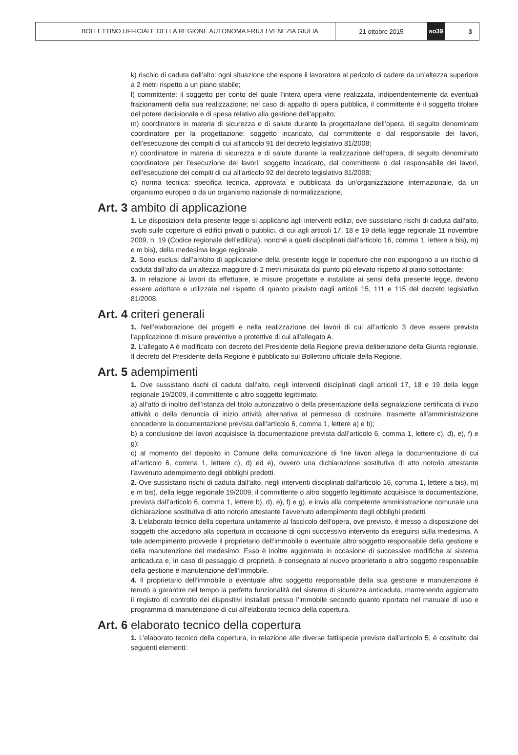BOLLETTINO UFFICIALE DELLA REGIONE AUTONOMA FRIULI VENEZIA GIULIA
21 ottobre 2015
so39
3
k) rischio di caduta dall’alto: ogni situazione che espone il lavoratore al pericolo di cadere da un’altezza superiore a 2 metri rispetto a un piano stabile;
l) committente: il soggetto per conto del quale l’intera opera viene realizzata, indipendentemente da eventuali frazionamenti della sua realizzazione; nel caso di appalto di opera pubblica, il committente è il soggetto titolare del potere decisionale e di spesa relativo alla gestione dell’appalto;
m) coordinatore in materia di sicurezza e di salute durante la progettazione dell’opera, di seguito denominato coordinatore per la progettazione: soggetto incaricato, dal committente o dal responsabile dei lavori, dell’esecuzione dei compiti di cui all’articolo 91 del decreto legislativo 81/2008;
n) coordinatore in materia di sicurezza e di salute durante la realizzazione dell’opera, di seguito denominato coordinatore per l’esecuzione dei lavori: soggetto incaricato, dal committente o dal responsabile dei lavori, dell’esecuzione dei compiti di cui all’articolo 92 del decreto legislativo 81/2008;
o) norma tecnica: specifica tecnica, approvata e pubblicata da un’organizzazione internazionale, da un organismo europeo o da un organismo nazionale di normalizzazione.
Art. 3 ambito di applicazione
1. Le disposizioni della presente legge si applicano agli interventi edilizi, ove sussistano rischi di caduta dall’alto, svolti sulle coperture di edifici privati o pubblici, di cui agli articoli 17, 18 e 19 della legge regionale 11 novembre 2009, n. 19 (Codice regionale dell’edilizia), nonché a quelli disciplinati dall’articolo 16, comma 1, lettere a bis), m) e m bis), della medesima legge regionale.
2. Sono esclusi dall’ambito di applicazione della presente legge le coperture che non espongono a un rischio di caduta dall’alto da un’altezza maggiore di 2 metri misurata dal punto più elevato rispetto al piano sottostante;
3. In relazione ai lavori da effettuare, le misure progettate e installate ai sensi della presente legge, devono essere adottate e utilizzate nel rispetto di quanto previsto dagli articoli 15, 111 e 115 del decreto legislativo 81/2008.
Art. 4 criteri generali
1. Nell’elaborazione dei progetti e nella realizzazione dei lavori di cui all’articolo 3 deve essere prevista l’applicazione di misure preventive e protettive di cui all’allegato A.
2. L’allegato A è modificato con decreto del Presidente della Regione previa deliberazione della Giunta regionale. Il decreto del Presidente della Regione è pubblicato sul Bollettino ufficiale della Regione.
Art. 5 adempimenti
1. Ove sussistano rischi di caduta dall’alto, negli interventi disciplinati dagli articoli 17, 18 e 19 della legge regionale 19/2009, il committente o altro soggetto legittimato:
a) all’atto di inoltro dell’istanza del titolo autorizzativo o della presentazione della segnalazione certificata di inizio attività o della denuncia di inizio attività alternativa al permesso di costruire, trasmette all’amministrazione concedente la documentazione prevista dall’articolo 6, comma 1, lettere a) e b);
b) a conclusione dei lavori acquisisce la documentazione prevista dall’articolo 6, comma 1, lettere c), d), e), f) e g);
c) al momento del deposito in Comune della comunicazione di fine lavori allega la documentazione di cui all’articolo 6, comma 1, lettere c), d) ed e), ovvero una dichiarazione sostitutiva di atto notorio attestante l’avvenuto adempimento degli obblighi predetti.
2. Ove sussistano rischi di caduta dall’alto, negli interventi disciplinati dall’articolo 16, comma 1, lettere a bis), m) e m bis), della legge regionale 19/2009, il committente o altro soggetto legittimato acquisisce la documentazione, prevista dall’articolo 6, comma 1, lettere b), d), e), f) e g), e invia alla competente amministrazione comunale una dichiarazione sostitutiva di atto notorio attestante l’avvenuto adempimento degli obblighi predetti.
3. L’elaborato tecnico della copertura unitamente al fascicolo dell’opera, ove previsto, è messo a disposizione dei soggetti che accedono alla copertura in occasione di ogni successivo intervento da eseguirsi sulla medesima. A tale adempimento provvede il proprietario dell’immobile o eventuale altro soggetto responsabile della gestione e della manutenzione del medesimo. Esso è inoltre aggiornato in occasione di successive modifiche al sistema anticaduta e, in caso di passaggio di proprietà, è consegnato al nuovo proprietario o altro soggetto responsabile della gestione e manutenzione dell’immobile.
4. Il proprietario dell’immobile o eventuale altro soggetto responsabile della sua gestione e manutenzione è tenuto a garantire nel tempo la perfetta funzionalità del sistema di sicurezza anticaduta, mantenendo aggiornato il registro di controllo dei dispositivi installati presso l’immobile secondo quanto riportato nel manuale di uso e programma di manutenzione di cui all’elaborato tecnico della copertura.
Art. 6 elaborato tecnico della copertura
1. L’elaborato tecnico della copertura, in relazione alle diverse fattispecie previste dall’articolo 5, è costituito dai seguenti elementi: